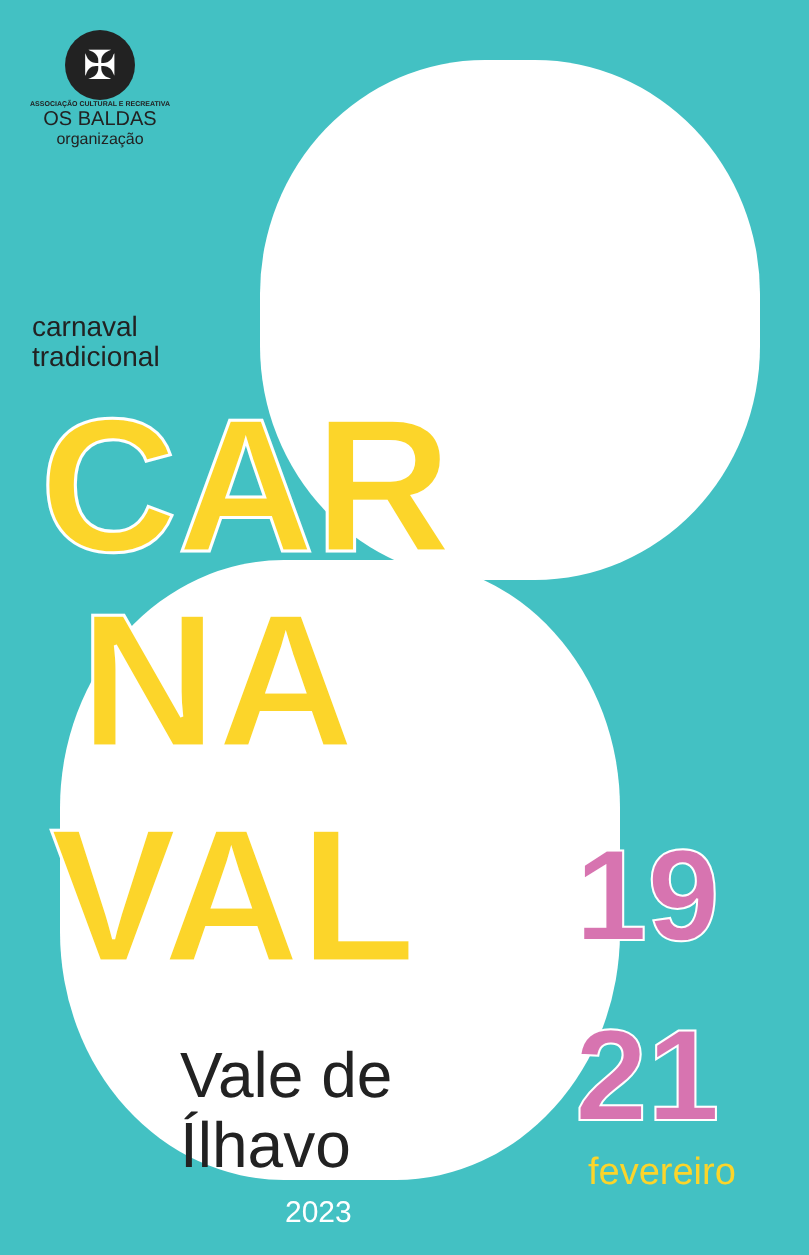✠
ASSOCIAÇÃO CULTURAL E RECREATIVA
OS BALDAS
organização
carnaval
tradicional
CAR
NA
VAL
Vale de
Ílhavo
2023
19
21
fevereiro